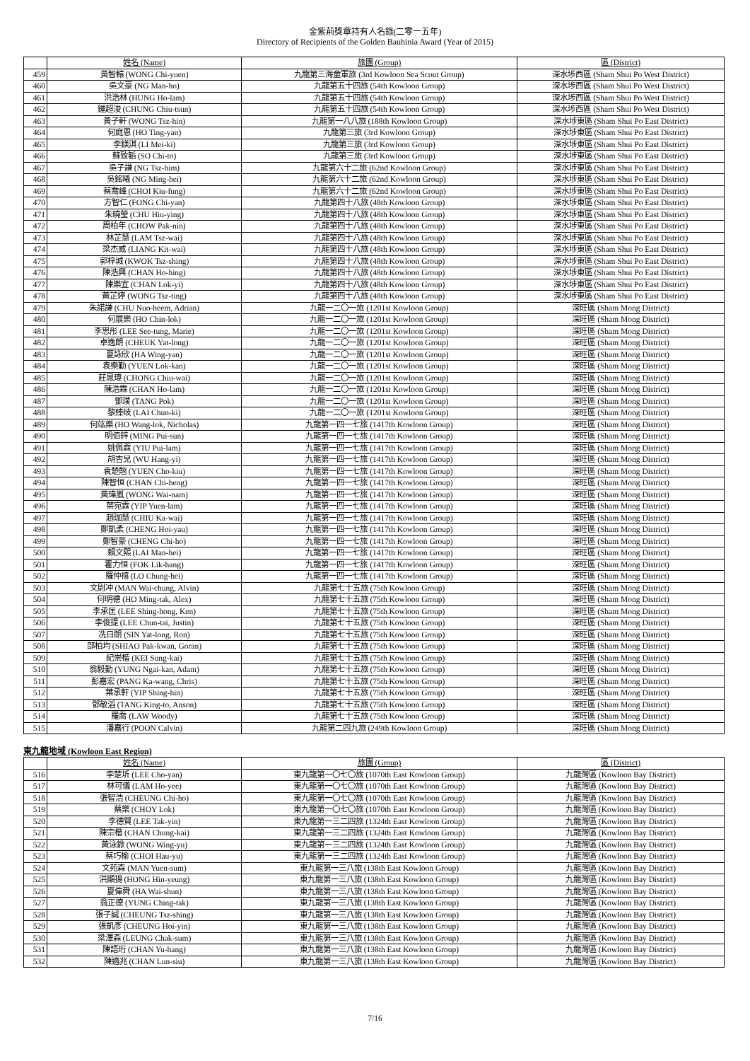金紫荊獎章持有人名錄(二零一五年)
Directory of Recipients of the Golden Bauhinia Award (Year of 2015)
| | 姓名 (Name) | 旅團 (Group) | 區 (District) |
| --- | --- | --- | --- |
| 459 | 黃智轅 (WONG Chi-yuen) | 九龍第三海童軍旅 (3rd Kowloon Sea Scout Group) | 深水埗西區 (Sham Shui Po West District) |
| 460 | 吳文豪 (NG Man-ho) | 九龍第五十四旅 (54th Kowloon Group) | 深水埗西區 (Sham Shui Po West District) |
| 461 | 洪浩林 (HUNG Ho-lam) | 九龍第五十四旅 (54th Kowloon Group) | 深水埗西區 (Sham Shui Po West District) |
| 462 | 鍾超浚 (CHUNG Chiu-tsun) | 九龍第五十四旅 (54th Kowloon Group) | 深水埗西區 (Sham Shui Po West District) |
| 463 | 黃子軒 (WONG Tsz-hin) | 九龍第一八八旅 (188th Kowloon Group) | 深水埗東區 (Sham Shui Po East District) |
| 464 | 何庭恩 (HO Ting-yan) | 九龍第三旅 (3rd Kowloon Group) | 深水埗東區 (Sham Shui Po East District) |
| 465 | 李鎂淇 (LI Mei-ki) | 九龍第三旅 (3rd Kowloon Group) | 深水埗東區 (Sham Shui Po East District) |
| 466 | 蘇致韜 (SO Chi-to) | 九龍第三旅 (3rd Kowloon Group) | 深水埗東區 (Sham Shui Po East District) |
| 467 | 吳子謙 (NG Tsz-him) | 九龍第六十二旅 (62nd Kowloon Group) | 深水埗東區 (Sham Shui Po East District) |
| 468 | 吳銘曦 (NG Ming-hei) | 九龍第六十二旅 (62nd Kowloon Group) | 深水埗東區 (Sham Shui Po East District) |
| 469 | 蔡喬峰 (CHOI Kiu-fung) | 九龍第六十二旅 (62nd Kowloon Group) | 深水埗東區 (Sham Shui Po East District) |
| 470 | 方智仁 (FONG Chi-yan) | 九龍第四十八旅 (48th Kowloon Group) | 深水埗東區 (Sham Shui Po East District) |
| 471 | 朱曉瑩 (CHU Hiu-ying) | 九龍第四十八旅 (48th Kowloon Group) | 深水埗東區 (Sham Shui Po East District) |
| 472 | 周柏年 (CHOW Pak-nin) | 九龍第四十八旅 (48th Kowloon Group) | 深水埗東區 (Sham Shui Po East District) |
| 473 | 林芷慧 (LAM Tsz-wai) | 九龍第四十八旅 (48th Kowloon Group) | 深水埗東區 (Sham Shui Po East District) |
| 474 | 梁杰威 (LIANG Kit-wai) | 九龍第四十八旅 (48th Kowloon Group) | 深水埗東區 (Sham Shui Po East District) |
| 475 | 郭梓城 (KWOK Tsz-shing) | 九龍第四十八旅 (48th Kowloon Group) | 深水埗東區 (Sham Shui Po East District) |
| 476 | 陳浩興 (CHAN Ho-hing) | 九龍第四十八旅 (48th Kowloon Group) | 深水埗東區 (Sham Shui Po East District) |
| 477 | 陳樂宜 (CHAN Lok-yi) | 九龍第四十八旅 (48th Kowloon Group) | 深水埗東區 (Sham Shui Po East District) |
| 478 | 黃芷婷 (WONG Tsz-ting) | 九龍第四十八旅 (48th Kowloon Group) | 深水埗東區 (Sham Shui Po East District) |
| 479 | 朱諾謙 (CHU Nuo-heem, Adrian) | 九龍一二〇一旅 (1201st Kowloon Group) | 深旺區 (Sham Mong District) |
| 480 | 何展樂 (HO Chin-lok) | 九龍一二〇一旅 (1201st Kowloon Group) | 深旺區 (Sham Mong District) |
| 481 | 李思彤 (LEE See-tung, Marie) | 九龍一二〇一旅 (1201st Kowloon Group) | 深旺區 (Sham Mong District) |
| 482 | 卓逸朗 (CHEUK Yat-long) | 九龍一二〇一旅 (1201st Kowloon Group) | 深旺區 (Sham Mong District) |
| 483 | 夏詠欣 (HA Wing-yan) | 九龍一二〇一旅 (1201st Kowloon Group) | 深旺區 (Sham Mong District) |
| 484 | 袁樂勤 (YUEN Lok-kan) | 九龍一二〇一旅 (1201st Kowloon Group) | 深旺區 (Sham Mong District) |
| 485 | 莊晁瑋 (CHONG Chiu-wai) | 九龍一二〇一旅 (1201st Kowloon Group) | 深旺區 (Sham Mong District) |
| 486 | 陳浩霖 (CHAN Ho-lam) | 九龍一二〇一旅 (1201st Kowloon Group) | 深旺區 (Sham Mong District) |
| 487 | 鄧璞 (TANG Pok) | 九龍一二〇一旅 (1201st Kowloon Group) | 深旺區 (Sham Mong District) |
| 488 | 黎臻岐 (LAI Chun-ki) | 九龍一二〇一旅 (1201st Kowloon Group) | 深旺區 (Sham Mong District) |
| 489 | 何竑樂 (HO Wang-lok, Nicholas) | 九龍第一四一七旅 (1417th Kowloon Group) | 深旺區 (Sham Mong District) |
| 490 | 明佰鋅 (MING Pui-sun) | 九龍第一四一七旅 (1417th Kowloon Group) | 深旺區 (Sham Mong District) |
| 491 | 姚佩霖 (YIU Pui-lam) | 九龍第一四一七旅 (1417th Kowloon Group) | 深旺區 (Sham Mong District) |
| 492 | 胡杏兒 (WU Hang-yi) | 九龍第一四一七旅 (1417th Kowloon Group) | 深旺區 (Sham Mong District) |
| 493 | 袁楚翹 (YUEN Cho-kiu) | 九龍第一四一七旅 (1417th Kowloon Group) | 深旺區 (Sham Mong District) |
| 494 | 陳智恒 (CHAN Chi-heng) | 九龍第一四一七旅 (1417th Kowloon Group) | 深旺區 (Sham Mong District) |
| 495 | 黃瑋嵐 (WONG Wai-nam) | 九龍第一四一七旅 (1417th Kowloon Group) | 深旺區 (Sham Mong District) |
| 496 | 葉宛霖 (YIP Yuen-lam) | 九龍第一四一七旅 (1417th Kowloon Group) | 深旺區 (Sham Mong District) |
| 497 | 趙珈慧 (CHIU Ka-wai) | 九龍第一四一七旅 (1417th Kowloon Group) | 深旺區 (Sham Mong District) |
| 498 | 鄭凱柔 (CHENG Hoi-yau) | 九龍第一四一七旅 (1417th Kowloon Group) | 深旺區 (Sham Mong District) |
| 499 | 鄭智豪 (CHENG Chi-ho) | 九龍第一四一七旅 (1417th Kowloon Group) | 深旺區 (Sham Mong District) |
| 500 | 賴文熙 (LAI Man-hei) | 九龍第一四一七旅 (1417th Kowloon Group) | 深旺區 (Sham Mong District) |
| 501 | 霍力恒 (FOK Lik-hang) | 九龍第一四一七旅 (1417th Kowloon Group) | 深旺區 (Sham Mong District) |
| 502 | 羅仲禧 (LO Chung-hei) | 九龍第一四一七旅 (1417th Kowloon Group) | 深旺區 (Sham Mong District) |
| 503 | 文尉冲 (MAN Wai-chung, Alvin) | 九龍第七十五旅 (75th Kowloon Group) | 深旺區 (Sham Mong District) |
| 504 | 何明德 (HO Ming-tak, Alex) | 九龍第七十五旅 (75th Kowloon Group) | 深旺區 (Sham Mong District) |
| 505 | 李承匡 (LEE Shing-hong, Ken) | 九龍第七十五旅 (75th Kowloon Group) | 深旺區 (Sham Mong District) |
| 506 | 李俊提 (LEE Chun-tai, Justin) | 九龍第七十五旅 (75th Kowloon Group) | 深旺區 (Sham Mong District) |
| 507 | 冼日朗 (SIN Yat-long, Ron) | 九龍第七十五旅 (75th Kowloon Group) | 深旺區 (Sham Mong District) |
| 508 | 邵柏均 (SHIAO Pak-kwan, Goran) | 九龍第七十五旅 (75th Kowloon Group) | 深旺區 (Sham Mong District) |
| 509 | 紀崇楷 (KEI Sung-kai) | 九龍第七十五旅 (75th Kowloon Group) | 深旺區 (Sham Mong District) |
| 510 | 翁毅勤 (YUNG Ngai-kan, Adam) | 九龍第七十五旅 (75th Kowloon Group) | 深旺區 (Sham Mong District) |
| 511 | 彭嘉宏 (PANG Ka-wang, Chris) | 九龍第七十五旅 (75th Kowloon Group) | 深旺區 (Sham Mong District) |
| 512 | 葉承軒 (YIP Shing-hin) | 九龍第七十五旅 (75th Kowloon Group) | 深旺區 (Sham Mong District) |
| 513 | 鄧敬滔 (TANG King-to, Anson) | 九龍第七十五旅 (75th Kowloon Group) | 深旺區 (Sham Mong District) |
| 514 | 羅喬 (LAW Woody) | 九龍第七十五旅 (75th Kowloon Group) | 深旺區 (Sham Mong District) |
| 515 | 潘嘉行 (POON Calvin) | 九龍第二四九旅 (249th Kowloon Group) | 深旺區 (Sham Mong District) |
東九龍地域 (Kowloon East Region)
| | 姓名 (Name) | 旅團 (Group) | 區 (District) |
| --- | --- | --- | --- |
| 516 | 李楚圻 (LEE Cho-yan) | 東九龍第一〇七〇旅 (1070th East Kowloon Group) | 九龍灣區 (Kowloon Bay District) |
| 517 | 林可儀 (LAM Ho-yee) | 東九龍第一〇七〇旅 (1070th East Kowloon Group) | 九龍灣區 (Kowloon Bay District) |
| 518 | 張智浩 (CHEUNG Chi-ho) | 東九龍第一〇七〇旅 (1070th East Kowloon Group) | 九龍灣區 (Kowloon Bay District) |
| 519 | 蔡樂 (CHOY Lok) | 東九龍第一〇七〇旅 (1070th East Kowloon Group) | 九龍灣區 (Kowloon Bay District) |
| 520 | 李德賢 (LEE Tak-yin) | 東九龍第一三二四旅 (1324th East Kowloon Group) | 九龍灣區 (Kowloon Bay District) |
| 521 | 陳宗楷 (CHAN Chung-kai) | 東九龍第一三二四旅 (1324th East Kowloon Group) | 九龍灣區 (Kowloon Bay District) |
| 522 | 黃泳鍁 (WONG Wing-yu) | 東九龍第一三二四旅 (1324th East Kowloon Group) | 九龍灣區 (Kowloon Bay District) |
| 523 | 蔡巧榆 (CHOI Hau-yu) | 東九龍第一三二四旅 (1324th East Kowloon Group) | 九龍灣區 (Kowloon Bay District) |
| 524 | 文苑森 (MAN Yuen-sum) | 東九龍第一三八旅 (138th East Kowloon Group) | 九龍灣區 (Kowloon Bay District) |
| 525 | 洪顯揚 (HONG Hin-yeung) | 東九龍第一三八旅 (138th East Kowloon Group) | 九龍灣區 (Kowloon Bay District) |
| 526 | 夏偉舜 (HA Wai-shun) | 東九龍第一三八旅 (138th East Kowloon Group) | 九龍灣區 (Kowloon Bay District) |
| 527 | 翁正德 (YUNG Ching-tak) | 東九龍第一三八旅 (138th East Kowloon Group) | 九龍灣區 (Kowloon Bay District) |
| 528 | 張子誠 (CHEUNG Tsz-shing) | 東九龍第一三八旅 (138th East Kowloon Group) | 九龍灣區 (Kowloon Bay District) |
| 529 | 張凱彥 (CHEUNG Hoi-yin) | 東九龍第一三八旅 (138th East Kowloon Group) | 九龍灣區 (Kowloon Bay District) |
| 530 | 梁澤森 (LEUNG Chak-sum) | 東九龍第一三八旅 (138th East Kowloon Group) | 九龍灣區 (Kowloon Bay District) |
| 531 | 陳語珩 (CHAN Yu-hang) | 東九龍第一三八旅 (138th East Kowloon Group) | 九龍灣區 (Kowloon Bay District) |
| 532 | 陳遴兆 (CHAN Lun-siu) | 東九龍第一三八旅 (138th East Kowloon Group) | 九龍灣區 (Kowloon Bay District) |
7/16